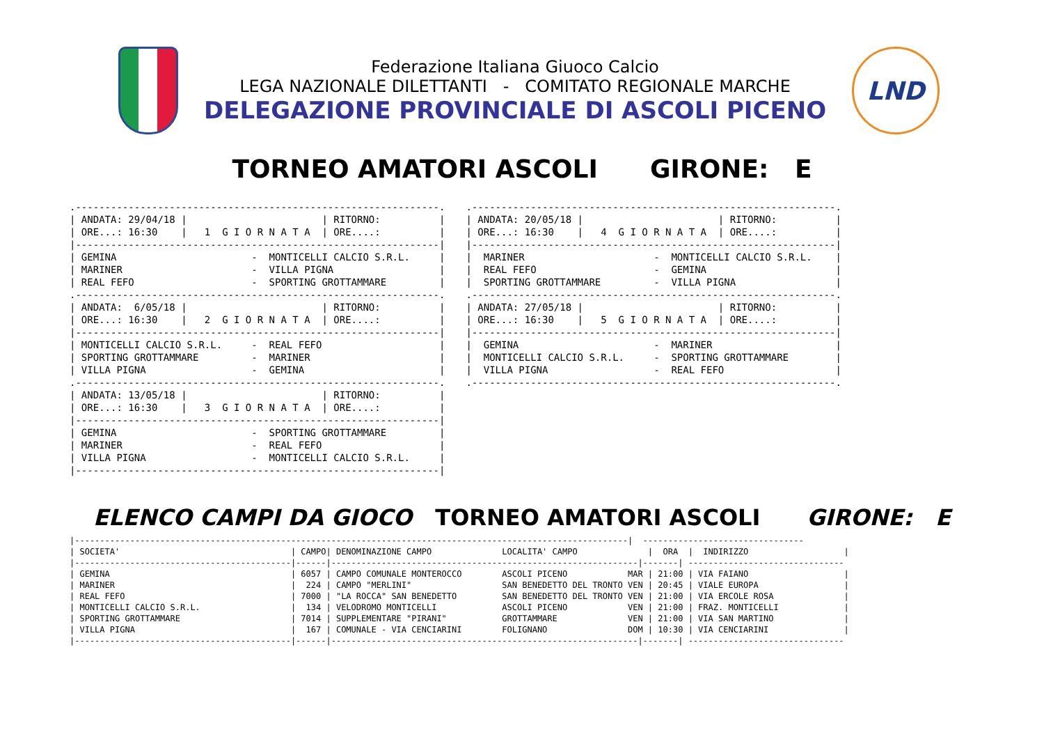Federazione Italiana Giuoco Calcio
LEGA NAZIONALE DILETTANTI - COMITATO REGIONALE MARCHE
DELEGAZIONE PROVINCIALE DI ASCOLI PICENO
LND
TORNEO AMATORI ASCOLI GIRONE: E
.--------------------------------------------------------------.
| ANDATA: 29/04/18 |                       | RITORNO:          |
| ORE...: 16:30    |   1  G I O R N A T A  | ORE....:          |
|--------------------------------------------------------------|
| GEMINA                       -  MONTICELLI CALCIO S.R.L.     |
| MARINER                      -  VILLA PIGNA                  |
| REAL FEFO                    -  SPORTING GROTTAMMARE         |
.--------------------------------------------------------------.
| ANDATA:  6/05/18 |                       | RITORNO:          |
| ORE...: 16:30    |   2  G I O R N A T A  | ORE....:          |
|--------------------------------------------------------------|
| MONTICELLI CALCIO S.R.L.     -  REAL FEFO                    |
| SPORTING GROTTAMMARE         -  MARINER                      |
| VILLA PIGNA                  -  GEMINA                       |
.--------------------------------------------------------------.
| ANDATA: 13/05/18 |                       | RITORNO:          |
| ORE...: 16:30    |   3  G I O R N A T A  | ORE....:          |
|--------------------------------------------------------------|
| GEMINA                       -  SPORTING GROTTAMMARE         |
| MARINER                      -  REAL FEFO                    |
| VILLA PIGNA                  -  MONTICELLI CALCIO S.R.L.     |
|--------------------------------------------------------------|
.--------------------------------------------------------------.
| ANDATA: 20/05/18 |                       | RITORNO:          |
| ORE...: 16:30    |   4  G I O R N A T A  | ORE....:          |
|--------------------------------------------------------------|
|  MARINER                      -  MONTICELLI CALCIO S.R.L.    |
|  REAL FEFO                    -  GEMINA                      |
|  SPORTING GROTTAMMARE         -  VILLA PIGNA                 |
.--------------------------------------------------------------.
| ANDATA: 27/05/18 |                       | RITORNO:          |
| ORE...: 16:30    |   5  G I O R N A T A  | ORE....:          |
|--------------------------------------------------------------|
|  GEMINA                       -  MARINER                     |
|  MONTICELLI CALCIO S.R.L.     -  SPORTING GROTTAMMARE        |
|  VILLA PIGNA                  -  REAL FEFO                   |
.--------------------------------------------------------------.
ELENCO CAMPI DA GIOCO TORNEO AMATORI ASCOLI GIRONE: E
|--------------------------------------------------------------------------------------------------------------|  --------------------------------
| SOCIETA'                                  | CAMPO| DENOMINAZIONE CAMPO              LOCALITA' CAMPO              |  ORA  |  INDIRIZZO                   |
|-------------------------------------------|------|-------------------------------------------------------------|-------| -------------------------------
| GEMINA                                    | 6057 | CAMPO COMUNALE MONTEROCCO        ASCOLI PICENO            MAR | 21:00 | VIA FAIANO                   |
| MARINER                                   |  224 | CAMPO "MERLINI"                  SAN BENEDETTO DEL TRONTO VEN | 20:45 | VIALE EUROPA                 |
| REAL FEFO                                 | 7000 | "LA ROCCA" SAN BENEDETTO         SAN BENEDETTO DEL TRONTO VEN | 21:00 | VIA ERCOLE ROSA              |
| MONTICELLI CALCIO S.R.L.                  |  134 | VELODROMO MONTICELLI             ASCOLI PICENO            VEN | 21:00 | FRAZ. MONTICELLI             |
| SPORTING GROTTAMMARE                      | 7014 | SUPPLEMENTARE "PIRANI"           GROTTAMMARE              VEN | 21:00 | VIA SAN MARTINO              |
| VILLA PIGNA                               |  167 | COMUNALE - VIA CENCIARINI        FOLIGNANO                DOM | 10:30 | VIA CENCIARINI               |
|-------------------------------------------|------|-------------------------------------------------------------|-------| -------------------------------